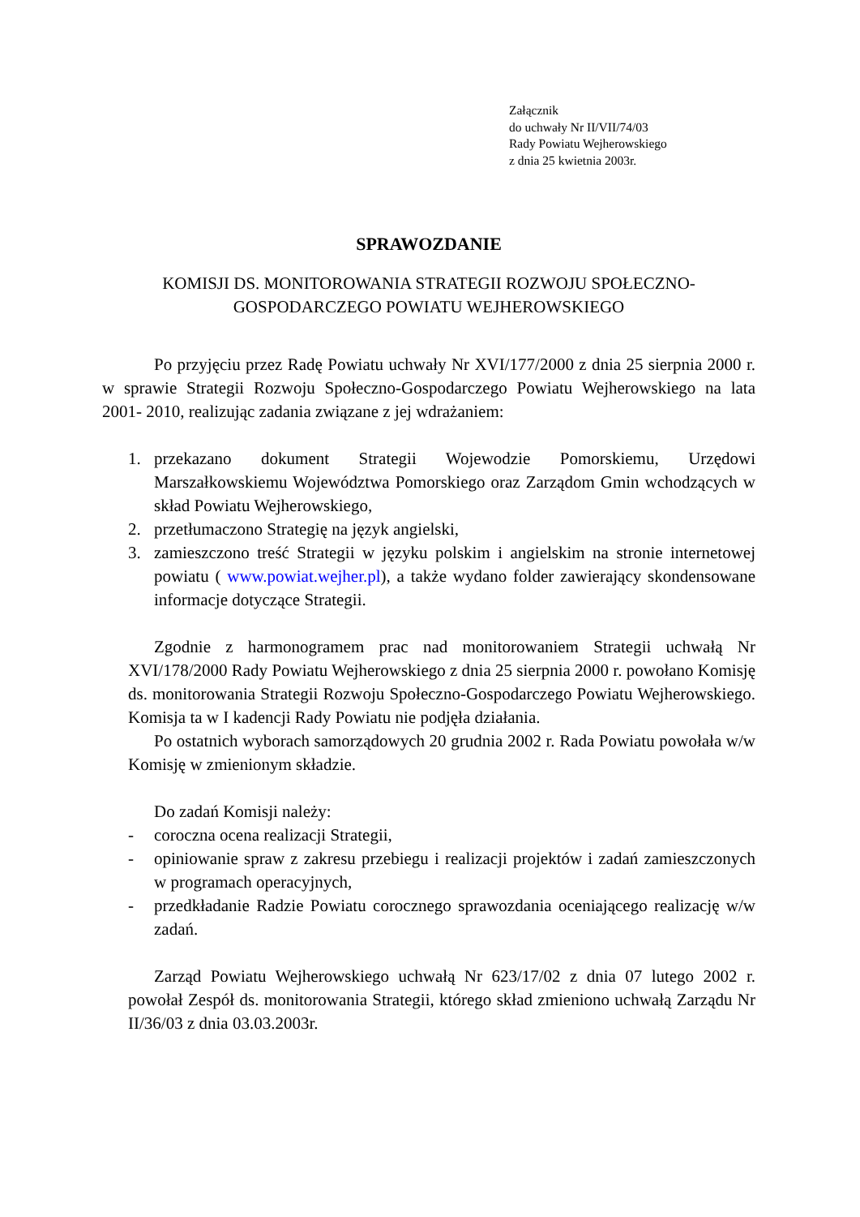Załącznik
do uchwały Nr II/VII/74/03
Rady Powiatu Wejherowskiego
z dnia 25 kwietnia 2003r.
SPRAWOZDANIE
KOMISJI DS. MONITOROWANIA STRATEGII ROZWOJU SPOŁECZNO-
GOSPODARCZEGO POWIATU WEJHEROWSKIEGO
Po przyjęciu przez Radę Powiatu uchwały Nr XVI/177/2000 z dnia 25 sierpnia 2000 r. w sprawie Strategii Rozwoju Społeczno-Gospodarczego Powiatu Wejherowskiego na lata 2001- 2010, realizując zadania związane z jej wdrażaniem:
1. przekazano dokument Strategii Wojewodzie Pomorskiemu, Urzędowi Marszałkowskiemu Województwa Pomorskiego oraz Zarządom Gmin wchodzących w skład Powiatu Wejherowskiego,
2. przetłumaczono Strategię na język angielski,
3. zamieszczono treść Strategii w języku polskim i angielskim na stronie internetowej powiatu ( www.powiat.wejher.pl), a także wydano folder zawierający skondensowane informacje dotyczące Strategii.
Zgodnie z harmonogramem prac nad monitorowaniem Strategii uchwałą Nr XVI/178/2000 Rady Powiatu Wejherowskiego z dnia 25 sierpnia 2000 r. powołano Komisję ds. monitorowania Strategii Rozwoju Społeczno-Gospodarczego Powiatu Wejherowskiego. Komisja ta w I kadencji Rady Powiatu nie podjęła działania.
Po ostatnich wyborach samorządowych 20 grudnia 2002 r. Rada Powiatu powołała w/w Komisję w zmienionym składzie.
Do zadań Komisji należy:
- coroczna ocena realizacji Strategii,
- opiniowanie spraw z zakresu przebiegu i realizacji projektów i zadań zamieszczonych w programach operacyjnych,
- przedkładanie Radzie Powiatu corocznego sprawozdania oceniającego realizację w/w zadań.
Zarząd Powiatu Wejherowskiego uchwałą Nr 623/17/02 z dnia 07 lutego 2002 r. powołał Zespół ds. monitorowania Strategii, którego skład zmieniono uchwałą Zarządu Nr II/36/03 z dnia 03.03.2003r.